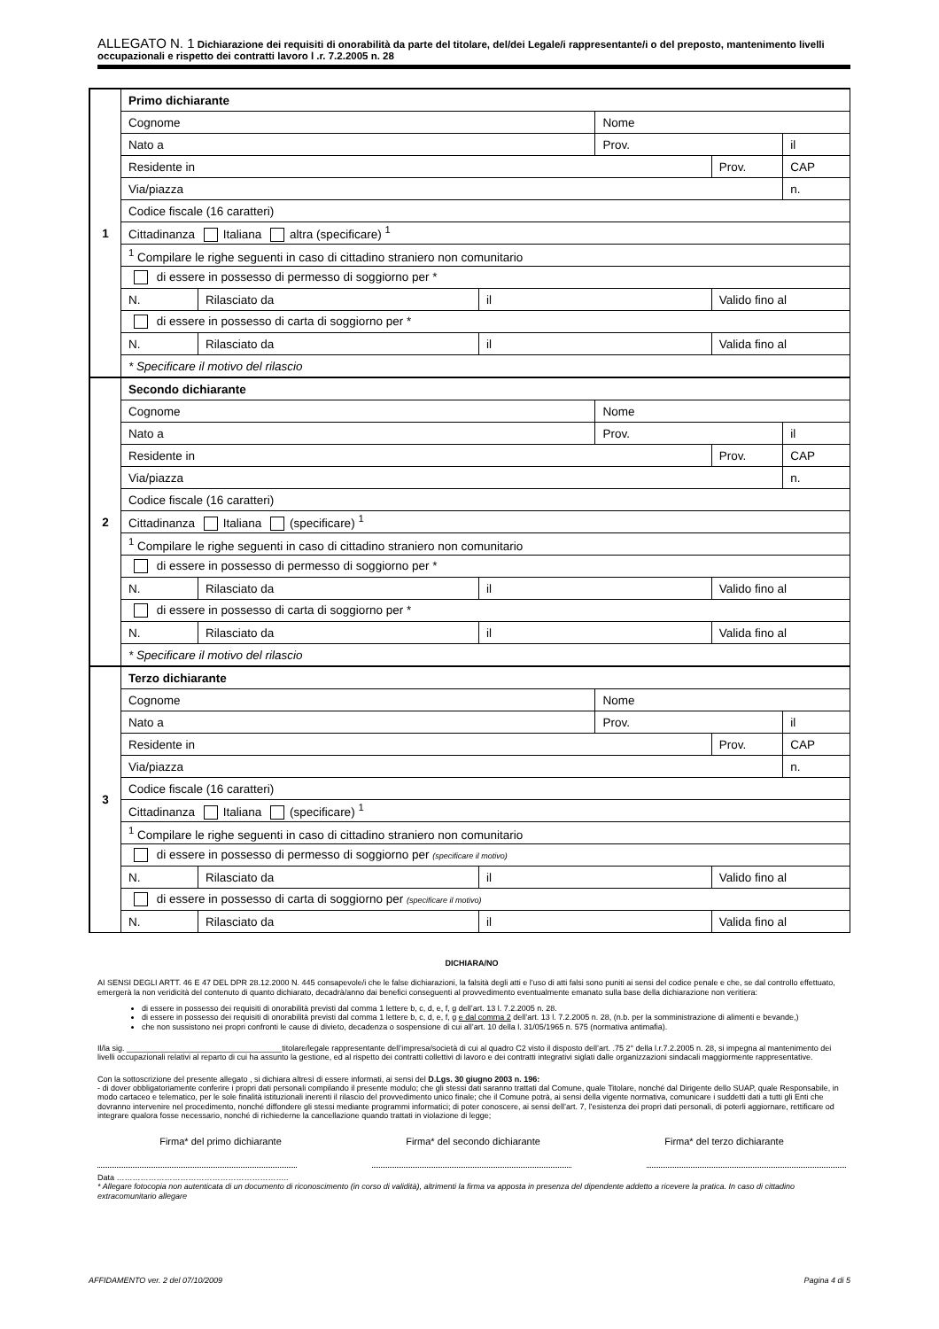ALLEGATO N. 1 Dichiarazione dei requisiti di onorabilità da parte del titolare, del/dei Legale/i rappresentante/i o del preposto, mantenimento livelli occupazionali e rispetto dei contratti lavoro l .r. 7.2.2005 n. 28
| 1 | Primo dichiarante | | | | | |
| | Cognome | | | Nome | | |
| | Nato a | | | Prov. | | il |
| | Residente in | | | | Prov. | CAP |
| | Via/piazza | | | | | n. |
| | Codice fiscale (16 caratteri) | | | | | |
| | Cittadinanza Italiana altra (specificare) <sup>1</sup> | | | | | |
| | <sup>1</sup> Compilare le righe seguenti in caso di cittadino straniero non comunitario | | | | | |
| | di essere in possesso di permesso di soggiorno per * | | | | | |
| | N. | Rilasciato da | il | | Valido fino al | |
| | di essere in possesso di carta di soggiorno per * | | | | | |
| | N. | Rilasciato da | il | | Valida fino al | |
| | * Specificare il motivo del rilascio | | | | | |
| 2 | Secondo dichiarante | | | | | |
| | Cognome | | | Nome | | |
| | Nato a | | | Prov. | | il |
| | Residente in | | | | Prov. | CAP |
| | Via/piazza | | | | | n. |
| | Codice fiscale (16 caratteri) | | | | | |
| | Cittadinanza Italiana (specificare) <sup>1</sup> | | | | | |
| | <sup>1</sup> Compilare le righe seguenti in caso di cittadino straniero non comunitario | | | | | |
| | di essere in possesso di permesso di soggiorno per * | | | | | |
| | N. | Rilasciato da | il | | Valido fino al | |
| | di essere in possesso di carta di soggiorno per * | | | | | |
| | N. | Rilasciato da | il | | Valida fino al | |
| | * Specificare il motivo del rilascio | | | | | |
| 3 | Terzo dichiarante | | | | | |
| | Cognome | | | Nome | | |
| | Nato a | | | Prov. | | il |
| | Residente in | | | | Prov. | CAP |
| | Via/piazza | | | | | n. |
| | Codice fiscale (16 caratteri) | | | | | |
| | Cittadinanza Italiana (specificare) <sup>1</sup> | | | | | |
| | <sup>1</sup> Compilare le righe seguenti in caso di cittadino straniero non comunitario | | | | | |
| | di essere in possesso di permesso di soggiorno per (specificare il motivo) | | | | | |
| | N. | Rilasciato da | il | | Valido fino al | |
| | di essere in possesso di carta di soggiorno per (specificare il motivo) | | | | | |
| | N. | Rilasciato da | il | | Valida fino al | |
DICHIARA/NO
AI SENSI DEGLI ARTT. 46 E 47 DEL DPR 28.12.2000 N. 445 consapevole/i che le false dichiarazioni, la falsità degli atti e l’uso di atti falsi sono puniti ai sensi del codice penale e che, se dal controllo effettuato, emergerà la non veridicità del contenuto di quanto dichiarato, decadrà/anno dai benefici conseguenti al provvedimento eventualmente emanato sulla base della dichiarazione non veritiera:
di essere in possesso dei requisiti di onorabilità previsti dal comma 1 lettere b, c, d, e, f, g dell’art. 13 l. 7.2.2005 n. 28.
di essere in possesso dei requisiti di onorabilità previsti dal comma 1 lettere b, c, d, e, f, g e dal comma 2 dell’art. 13 l. 7.2.2005 n. 28, (n.b. per la somministrazione di alimenti e bevande,)
che non sussistono nei propri confronti le cause di divieto, decadenza o sospensione di cui all’art. 10 della l. 31/05/1965 n. 575 (normativa antimafia).
Il/la sig. ___________________________________titolare/legale rappresentante dell’impresa/società di cui al quadro C2 visto il disposto dell’art. .75 2° della l.r.7.2.2005 n. 28, si impegna al mantenimento dei livelli occupazionali relativi al reparto di cui ha assunto la gestione, ed al rispetto dei contratti collettivi di lavoro e dei contratti integrativi siglati dalle organizzazioni sindacali maggiormente rappresentative.
Con la sottoscrizione del presente allegato , si dichiara altresì di essere informati, ai sensi del D.Lgs. 30 giugno 2003 n. 196:
- di dover obbligatoriamente conferire i propri dati personali compilando il presente modulo; che gli stessi dati saranno trattati dal Comune, quale Titolare, nonché dal Dirigente dello SUAP, quale Responsabile, in modo cartaceo e telematico, per le sole finalità istituzionali inerenti il rilascio del provvedimento unico finale; che il Comune potrà, ai sensi della vigente normativa, comunicare i suddetti dati a tutti gli Enti che dovranno intervenire nel procedimento, nonché diffondere gli stessi mediante programmi informatici; di poter conoscere, ai sensi dell’art. 7, l’esistenza dei propri dati personali, di poterli aggiornare, rettificare od integrare qualora fosse necessario, nonché di richiederne la cancellazione quando trattati in violazione di legge;
Firma* del primo dichiarante Firma* del secondo dichiarante Firma* del terzo dichiarante
Data ………………………………………………………..
* Allegare fotocopia non autenticata di un documento di riconoscimento (in corso di validità), altrimenti la firma va apposta in presenza del dipendente addetto a ricevere la pratica. In caso di cittadino extracomunitario allegare
AFFIDAMENTO ver. 2 del 07/10/2009 Pagina 4 di 5